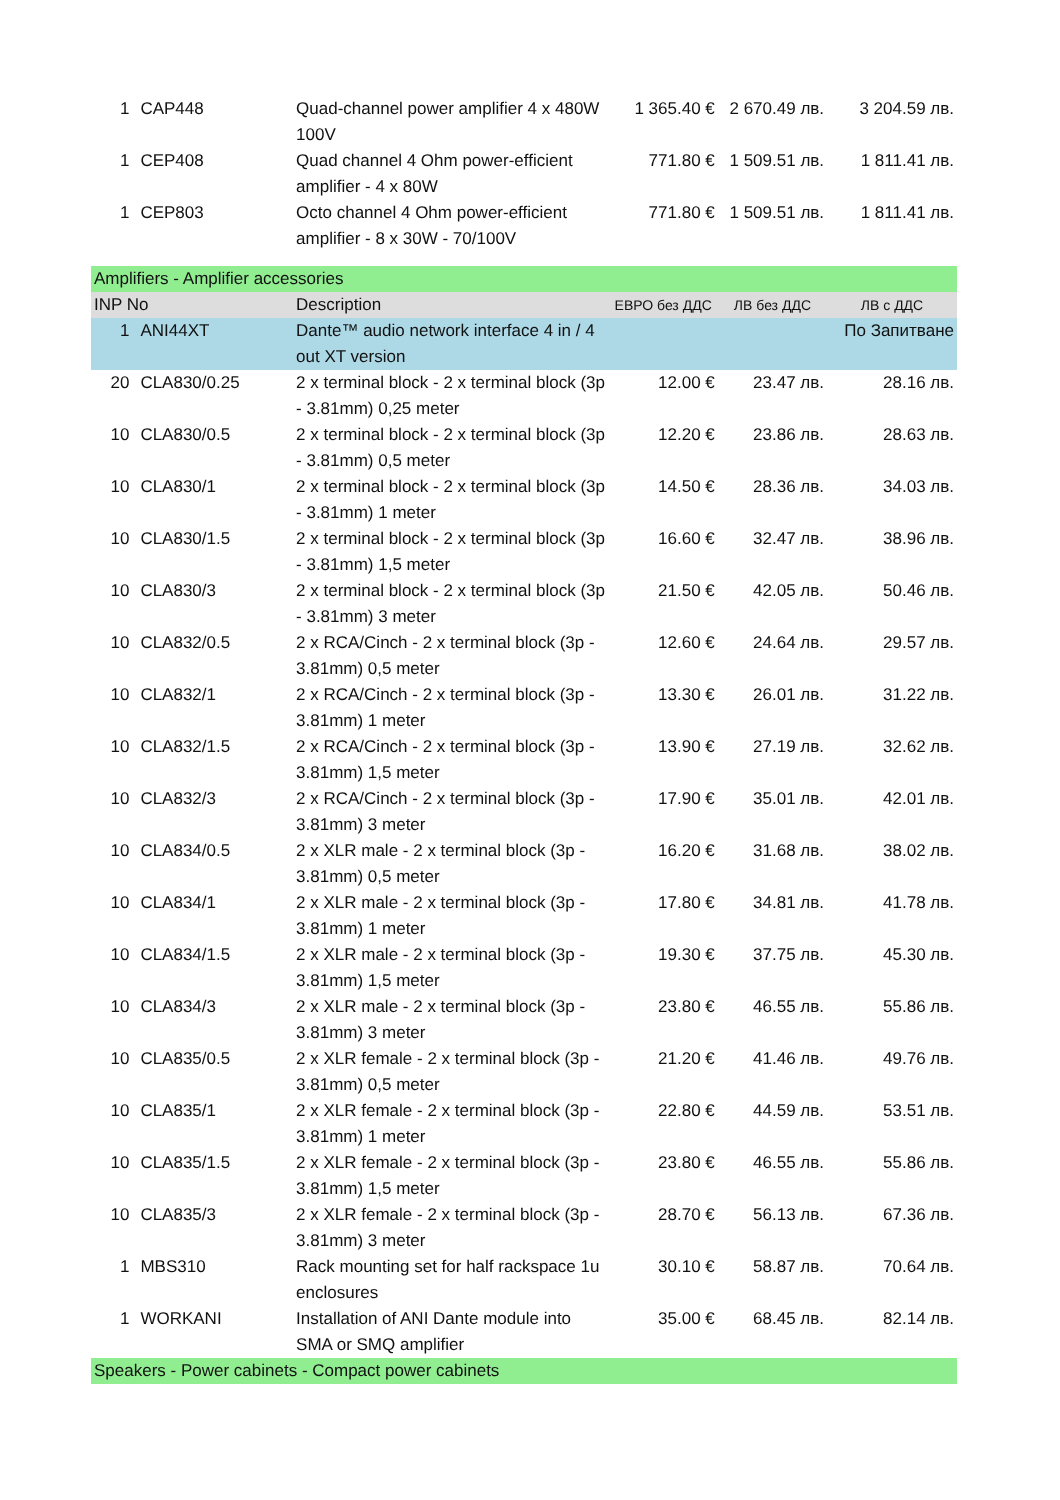| 1 | CAP448 | Quad-channel power amplifier 4 x 480W 100V | 1 365.40 € | 2 670.49 лв. | 3 204.59 лв. |
| 1 | CEP408 | Quad channel 4 Ohm power-efficient amplifier - 4 x 80W | 771.80 € | 1 509.51 лв. | 1 811.41 лв. |
| 1 | CEP803 | Octo channel 4 Ohm power-efficient amplifier - 8 x 30W - 70/100V | 771.80 € | 1 509.51 лв. | 1 811.41 лв. |
| Amplifiers - Amplifier accessories | | | | | |
| INP No | | Description | ЕВРО без ДДС | ЛВ без ДДС | ЛВ с ДДС |
| 1 | ANI44XT | Dante™ audio network interface 4 in / 4 out XT version | | | По Запитване |
| 20 | CLA830/0.25 | 2 x terminal block - 2 x terminal block (3p - 3.81mm) 0,25 meter | 12.00 € | 23.47 лв. | 28.16 лв. |
| 10 | CLA830/0.5 | 2 x terminal block - 2 x terminal block (3p - 3.81mm) 0,5 meter | 12.20 € | 23.86 лв. | 28.63 лв. |
| 10 | CLA830/1 | 2 x terminal block - 2 x terminal block (3p - 3.81mm) 1 meter | 14.50 € | 28.36 лв. | 34.03 лв. |
| 10 | CLA830/1.5 | 2 x terminal block - 2 x terminal block (3p - 3.81mm) 1,5 meter | 16.60 € | 32.47 лв. | 38.96 лв. |
| 10 | CLA830/3 | 2 x terminal block - 2 x terminal block (3p - 3.81mm) 3 meter | 21.50 € | 42.05 лв. | 50.46 лв. |
| 10 | CLA832/0.5 | 2 x RCA/Cinch - 2 x terminal block (3p - 3.81mm) 0,5 meter | 12.60 € | 24.64 лв. | 29.57 лв. |
| 10 | CLA832/1 | 2 x RCA/Cinch - 2 x terminal block (3p - 3.81mm) 1 meter | 13.30 € | 26.01 лв. | 31.22 лв. |
| 10 | CLA832/1.5 | 2 x RCA/Cinch - 2 x terminal block (3p - 3.81mm) 1,5 meter | 13.90 € | 27.19 лв. | 32.62 лв. |
| 10 | CLA832/3 | 2 x RCA/Cinch - 2 x terminal block (3p - 3.81mm) 3 meter | 17.90 € | 35.01 лв. | 42.01 лв. |
| 10 | CLA834/0.5 | 2 x XLR male - 2 x terminal block (3p - 3.81mm) 0,5 meter | 16.20 € | 31.68 лв. | 38.02 лв. |
| 10 | CLA834/1 | 2 x XLR male - 2 x terminal block (3p - 3.81mm) 1 meter | 17.80 € | 34.81 лв. | 41.78 лв. |
| 10 | CLA834/1.5 | 2 x XLR male - 2 x terminal block (3p - 3.81mm) 1,5 meter | 19.30 € | 37.75 лв. | 45.30 лв. |
| 10 | CLA834/3 | 2 x XLR male - 2 x terminal block (3p - 3.81mm) 3 meter | 23.80 € | 46.55 лв. | 55.86 лв. |
| 10 | CLA835/0.5 | 2 x XLR female - 2 x terminal block (3p - 3.81mm) 0,5 meter | 21.20 € | 41.46 лв. | 49.76 лв. |
| 10 | CLA835/1 | 2 x XLR female - 2 x terminal block (3p - 3.81mm) 1 meter | 22.80 € | 44.59 лв. | 53.51 лв. |
| 10 | CLA835/1.5 | 2 x XLR female - 2 x terminal block (3p - 3.81mm) 1,5 meter | 23.80 € | 46.55 лв. | 55.86 лв. |
| 10 | CLA835/3 | 2 x XLR female - 2 x terminal block (3p - 3.81mm) 3 meter | 28.70 € | 56.13 лв. | 67.36 лв. |
| 1 | MBS310 | Rack mounting set for half rackspace 1u enclosures | 30.10 € | 58.87 лв. | 70.64 лв. |
| 1 | WORKANI | Installation of ANI Dante module into SMA or SMQ amplifier | 35.00 € | 68.45 лв. | 82.14 лв. |
| Speakers - Power cabinets - Compact power cabinets | | | | | |